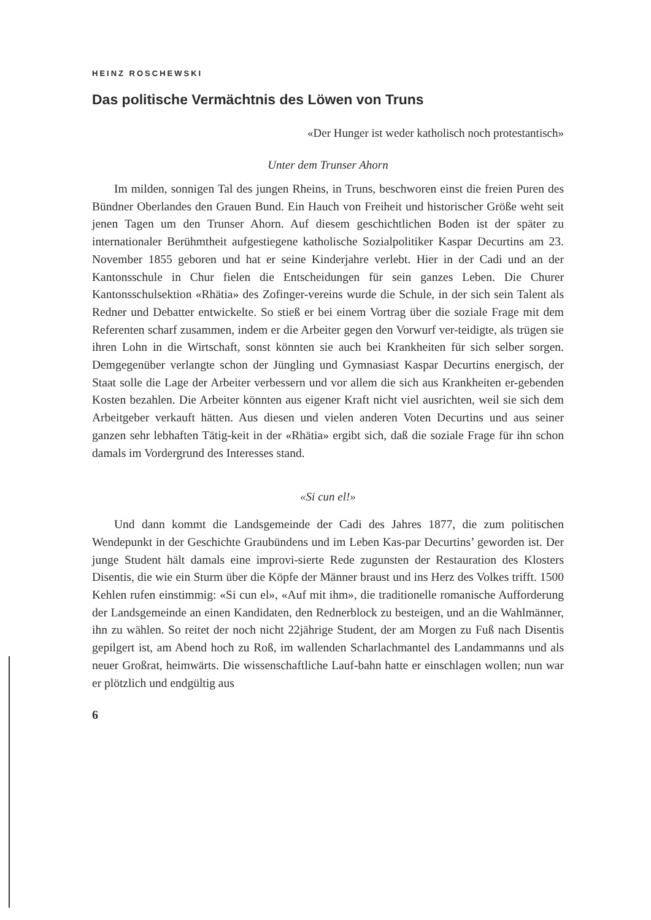HEINZ ROSCHEWSKI
Das politische Vermächtnis des Löwen von Truns
«Der Hunger ist weder katholisch noch protestantisch»
Unter dem Trunser Ahorn
Im milden, sonnigen Tal des jungen Rheins, in Truns, beschworen einst die freien Puren des Bündner Oberlandes den Grauen Bund. Ein Hauch von Freiheit und historischer Größe weht seit jenen Tagen um den Trunser Ahorn. Auf diesem geschichtlichen Boden ist der später zu internationaler Berühmtheit aufgestiegene katholische Sozialpolitiker Kaspar Decurtins am 23. November 1855 geboren und hat er seine Kinderjahre verlebt. Hier in der Cadi und an der Kantonsschule in Chur fielen die Entscheidungen für sein ganzes Leben. Die Churer Kantonsschulsektion «Rhätia» des Zofinger-vereins wurde die Schule, in der sich sein Talent als Redner und Debatter entwickelte. So stieß er bei einem Vortrag über die soziale Frage mit dem Referenten scharf zusammen, indem er die Arbeiter gegen den Vorwurf ver-teidigte, als trügen sie ihren Lohn in die Wirtschaft, sonst könnten sie auch bei Krankheiten für sich selber sorgen. Demgegenüber verlangte schon der Jüngling und Gymnasiast Kaspar Decurtins energisch, der Staat solle die Lage der Arbeiter verbessern und vor allem die sich aus Krankheiten er-gebenden Kosten bezahlen. Die Arbeiter könnten aus eigener Kraft nicht viel ausrichten, weil sie sich dem Arbeitgeber verkauft hätten. Aus diesen und vielen anderen Voten Decurtins und aus seiner ganzen sehr lebhaften Tätig-keit in der «Rhätia» ergibt sich, daß die soziale Frage für ihn schon damals im Vordergrund des Interesses stand.
«Si cun el!»
Und dann kommt die Landsgemeinde der Cadi des Jahres 1877, die zum politischen Wendepunkt in der Geschichte Graubündens und im Leben Kas-par Decurtins’ geworden ist. Der junge Student hält damals eine improvi-sierte Rede zugunsten der Restauration des Klosters Disentis, die wie ein Sturm über die Köpfe der Männer braust und ins Herz des Volkes trifft. 1500 Kehlen rufen einstimmig: «Si cun el», «Auf mit ihm», die traditionelle romanische Aufforderung der Landsgemeinde an einen Kandidaten, den Rednerblock zu besteigen, und an die Wahlmänner, ihn zu wählen. So reitet der noch nicht 22jährige Student, der am Morgen zu Fuß nach Disentis gepilgert ist, am Abend hoch zu Roß, im wallenden Scharlachmantel des Landammanns und als neuer Großrat, heimwärts. Die wissenschaftliche Lauf-bahn hatte er einschlagen wollen; nun war er plötzlich und endgültig aus
6